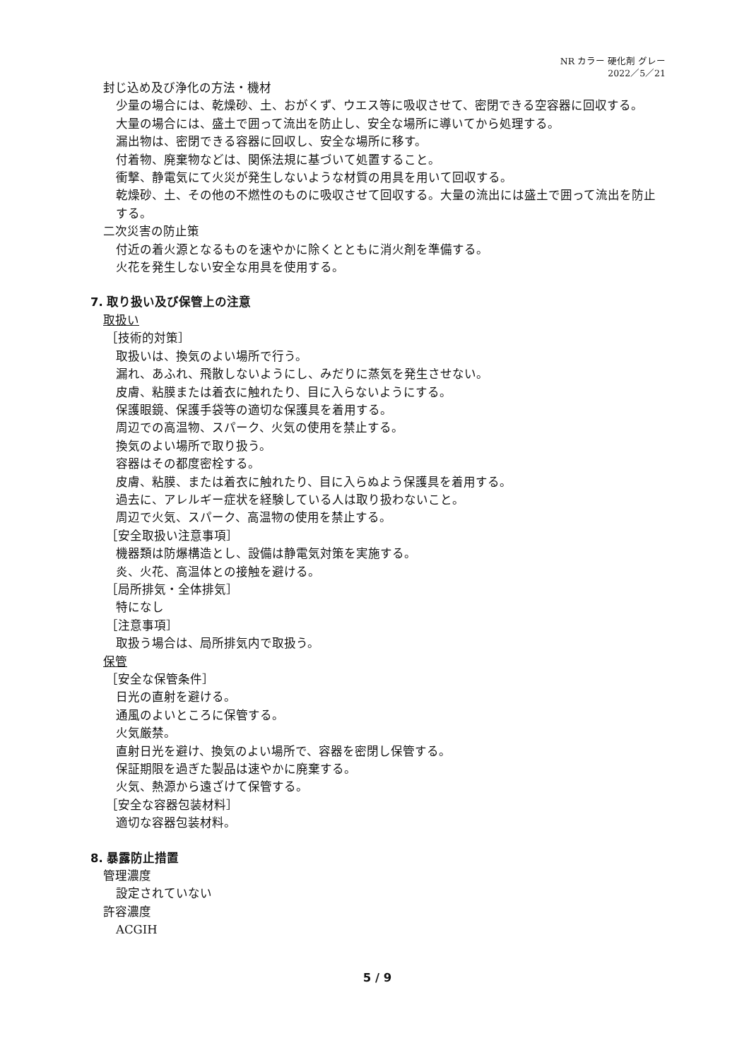NR カラー 硬化剤 グレー
2022／5／21
封じ込め及び浄化の方法・機材
少量の場合には、乾燥砂、土、おがくず、ウエス等に吸収させて、密閉できる空容器に回収する。
大量の場合には、盛土で囲って流出を防止し、安全な場所に導いてから処理する。
漏出物は、密閉できる容器に回収し、安全な場所に移す。
付着物、廃棄物などは、関係法規に基づいて処置すること。
衝撃、静電気にて火災が発生しないような材質の用具を用いて回収する。
乾燥砂、土、その他の不燃性のものに吸収させて回収する。大量の流出には盛土で囲って流出を防止する。
二次災害の防止策
付近の着火源となるものを速やかに除くとともに消火剤を準備する。
火花を発生しない安全な用具を使用する。
7. 取り扱い及び保管上の注意
取扱い
［技術的対策］
取扱いは、換気のよい場所で行う。
漏れ、あふれ、飛散しないようにし、みだりに蒸気を発生させない。
皮膚、粘膜または着衣に触れたり、目に入らないようにする。
保護眼鏡、保護手袋等の適切な保護具を着用する。
周辺での高温物、スパーク、火気の使用を禁止する。
換気のよい場所で取り扱う。
容器はその都度密栓する。
皮膚、粘膜、または着衣に触れたり、目に入らぬよう保護具を着用する。
過去に、アレルギー症状を経験している人は取り扱わないこと。
周辺で火気、スパーク、高温物の使用を禁止する。
［安全取扱い注意事項］
機器類は防爆構造とし、設備は静電気対策を実施する。
炎、火花、高温体との接触を避ける。
［局所排気・全体排気］
特になし
［注意事項］
取扱う場合は、局所排気内で取扱う。
保管
［安全な保管条件］
日光の直射を避ける。
通風のよいところに保管する。
火気厳禁。
直射日光を避け、換気のよい場所で、容器を密閉し保管する。
保証期限を過ぎた製品は速やかに廃棄する。
火気、熱源から遠ざけて保管する。
［安全な容器包装材料］
適切な容器包装材料。
8. 暴露防止措置
管理濃度
設定されていない
許容濃度
ACGIH
5 / 9